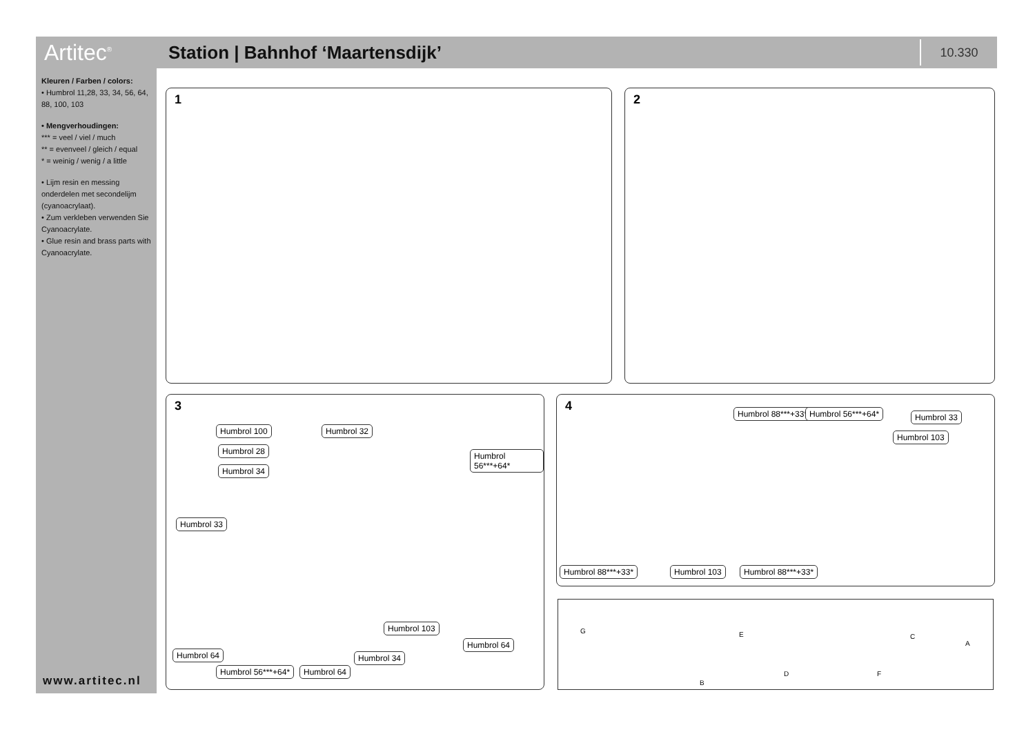Artitec<sup>®</sup>
Station | Bahnhof ‘Maartensdijk’
10.330
Kleuren / Farben / colors:
• Humbrol 11,28, 33, 34, 56, 64, 88, 100, 103
• Mengverhoudingen:
*** = veel / viel / much
** = evenveel / gleich / equal
* = weinig / wenig / a little
• Lijm resin en messing onderdelen met secondelijm (cyanoacrylaat).
• Zum verkleben verwenden Sie Cyanoacrylate.
• Glue resin and brass parts with Cyanoacrylate.
www.artitec.nl
1 2
3
Humbrol 100
Humbrol 28
Humbrol 34
Humbrol 32
Humbrol 56***+64*
Humbrol 33
Humbrol 103
Humbrol 64
Humbrol 64 Humbrol 34
Humbrol 56***+64* Humbrol 64
4 Humbrol 88***+33* Humbrol 56***+64* Humbrol 33
Humbrol 103
Humbrol 88***+33* Humbrol 103 Humbrol 88***+33*
G E C
A
B
D F